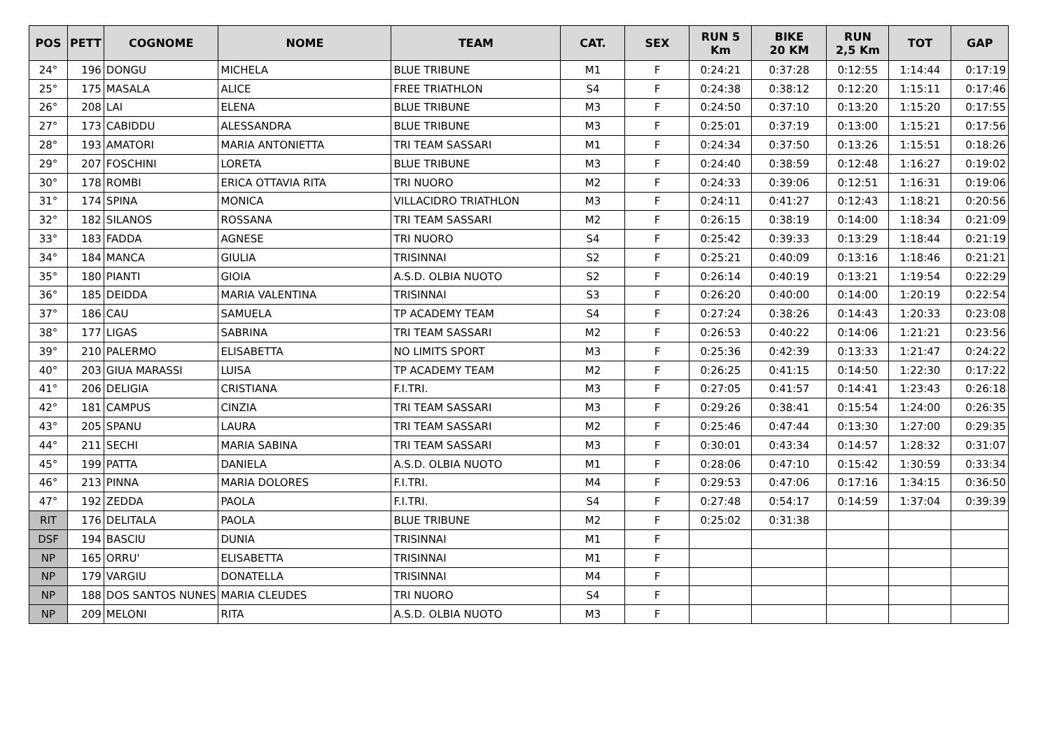| POS | PETT | COGNOME | NOME | TEAM | CAT. | SEX | RUN 5 Km | BIKE 20 KM | RUN 2,5 Km | TOT | GAP |
| --- | --- | --- | --- | --- | --- | --- | --- | --- | --- | --- | --- |
| 24° | 196 | DONGU | MICHELA | BLUE TRIBUNE | M1 | F | 0:24:21 | 0:37:28 | 0:12:55 | 1:14:44 | 0:17:19 |
| 25° | 175 | MASALA | ALICE | FREE TRIATHLON | S4 | F | 0:24:38 | 0:38:12 | 0:12:20 | 1:15:11 | 0:17:46 |
| 26° | 208 | LAI | ELENA | BLUE TRIBUNE | M3 | F | 0:24:50 | 0:37:10 | 0:13:20 | 1:15:20 | 0:17:55 |
| 27° | 173 | CABIDDU | ALESSANDRA | BLUE TRIBUNE | M3 | F | 0:25:01 | 0:37:19 | 0:13:00 | 1:15:21 | 0:17:56 |
| 28° | 193 | AMATORI | MARIA ANTONIETTA | TRI TEAM SASSARI | M1 | F | 0:24:34 | 0:37:50 | 0:13:26 | 1:15:51 | 0:18:26 |
| 29° | 207 | FOSCHINI | LORETA | BLUE TRIBUNE | M3 | F | 0:24:40 | 0:38:59 | 0:12:48 | 1:16:27 | 0:19:02 |
| 30° | 178 | ROMBI | ERICA OTTAVIA RITA | TRI NUORO | M2 | F | 0:24:33 | 0:39:06 | 0:12:51 | 1:16:31 | 0:19:06 |
| 31° | 174 | SPINA | MONICA | VILLACIDRO TRIATHLON | M3 | F | 0:24:11 | 0:41:27 | 0:12:43 | 1:18:21 | 0:20:56 |
| 32° | 182 | SILANOS | ROSSANA | TRI TEAM SASSARI | M2 | F | 0:26:15 | 0:38:19 | 0:14:00 | 1:18:34 | 0:21:09 |
| 33° | 183 | FADDA | AGNESE | TRI NUORO | S4 | F | 0:25:42 | 0:39:33 | 0:13:29 | 1:18:44 | 0:21:19 |
| 34° | 184 | MANCA | GIULIA | TRISINNAI | S2 | F | 0:25:21 | 0:40:09 | 0:13:16 | 1:18:46 | 0:21:21 |
| 35° | 180 | PIANTI | GIOIA | A.S.D. OLBIA NUOTO | S2 | F | 0:26:14 | 0:40:19 | 0:13:21 | 1:19:54 | 0:22:29 |
| 36° | 185 | DEIDDA | MARIA VALENTINA | TRISINNAI | S3 | F | 0:26:20 | 0:40:00 | 0:14:00 | 1:20:19 | 0:22:54 |
| 37° | 186 | CAU | SAMUELA | TP ACADEMY TEAM | S4 | F | 0:27:24 | 0:38:26 | 0:14:43 | 1:20:33 | 0:23:08 |
| 38° | 177 | LIGAS | SABRINA | TRI TEAM SASSARI | M2 | F | 0:26:53 | 0:40:22 | 0:14:06 | 1:21:21 | 0:23:56 |
| 39° | 210 | PALERMO | ELISABETTA | NO LIMITS SPORT | M3 | F | 0:25:36 | 0:42:39 | 0:13:33 | 1:21:47 | 0:24:22 |
| 40° | 203 | GIUA MARASSI | LUISA | TP ACADEMY TEAM | M2 | F | 0:26:25 | 0:41:15 | 0:14:50 | 1:22:30 | 0:17:22 |
| 41° | 206 | DELIGIA | CRISTIANA | F.I.TRI. | M3 | F | 0:27:05 | 0:41:57 | 0:14:41 | 1:23:43 | 0:26:18 |
| 42° | 181 | CAMPUS | CINZIA | TRI TEAM SASSARI | M3 | F | 0:29:26 | 0:38:41 | 0:15:54 | 1:24:00 | 0:26:35 |
| 43° | 205 | SPANU | LAURA | TRI TEAM SASSARI | M2 | F | 0:25:46 | 0:47:44 | 0:13:30 | 1:27:00 | 0:29:35 |
| 44° | 211 | SECHI | MARIA SABINA | TRI TEAM SASSARI | M3 | F | 0:30:01 | 0:43:34 | 0:14:57 | 1:28:32 | 0:31:07 |
| 45° | 199 | PATTA | DANIELA | A.S.D. OLBIA NUOTO | M1 | F | 0:28:06 | 0:47:10 | 0:15:42 | 1:30:59 | 0:33:34 |
| 46° | 213 | PINNA | MARIA DOLORES | F.I.TRI. | M4 | F | 0:29:53 | 0:47:06 | 0:17:16 | 1:34:15 | 0:36:50 |
| 47° | 192 | ZEDDA | PAOLA | F.I.TRI. | S4 | F | 0:27:48 | 0:54:17 | 0:14:59 | 1:37:04 | 0:39:39 |
| RIT | 176 | DELITALA | PAOLA | BLUE TRIBUNE | M2 | F | 0:25:02 | 0:31:38 | | | |
| DSF | 194 | BASCIU | DUNIA | TRISINNAI | M1 | F | | | | | |
| NP | 165 | ORRU' | ELISABETTA | TRISINNAI | M1 | F | | | | | |
| NP | 179 | VARGIU | DONATELLA | TRISINNAI | M4 | F | | | | | |
| NP | 188 | DOS SANTOS NUNES | MARIA CLEUDES | TRI NUORO | S4 | F | | | | | |
| NP | 209 | MELONI | RITA | A.S.D. OLBIA NUOTO | M3 | F | | | | | |